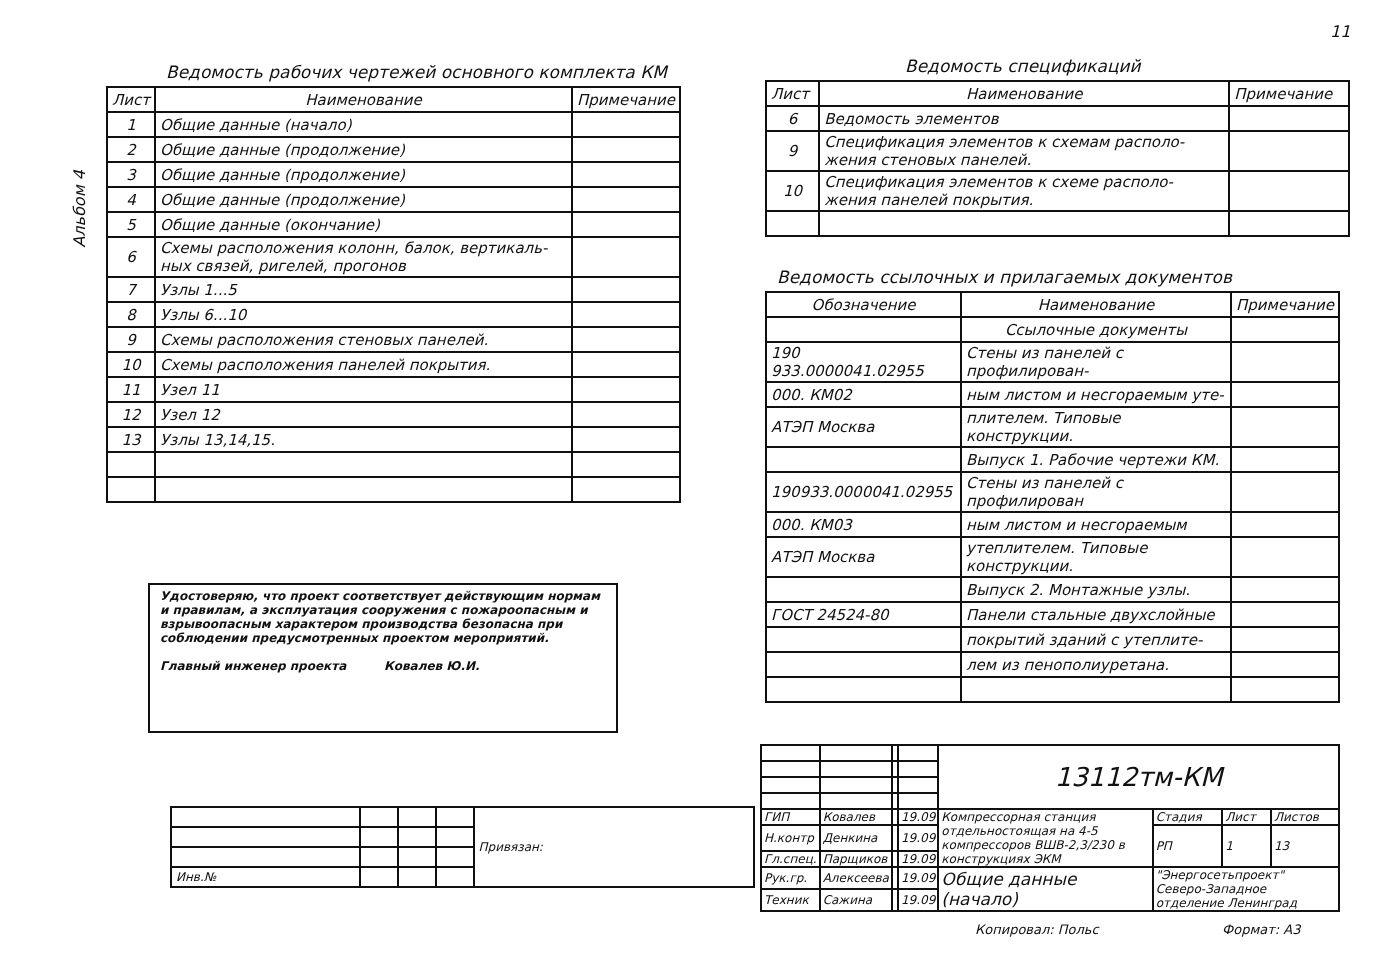11
Альбом 4
Ведомость рабочих чертежей основного комплекта КМ
| Лист | Наименование | Примечание |
| --- | --- | --- |
| 1 | Общие данные (начало) | |
| 2 | Общие данные (продолжение) | |
| 3 | Общие данные (продолжение) | |
| 4 | Общие данные (продолжение) | |
| 5 | Общие данные (окончание) | |
| 6 | Схемы расположения колонн, балок, вертикаль- ных связей, ригелей, прогонов | |
| 7 | Узлы 1...5 | |
| 8 | Узлы 6...10 | |
| 9 | Схемы расположения стеновых панелей. | |
| 10 | Схемы расположения панелей покрытия. | |
| 11 | Узел 11 | |
| 12 | Узел 12 | |
| 13 | Узлы 13,14,15. | |
Ведомость спецификаций
| Лист | Наименование | Примечание |
| --- | --- | --- |
| 6 | Ведомость элементов | |
| 9 | Спецификация элементов к схемам располо- жения стеновых панелей. | |
| 10 | Спецификация элементов к схеме располо- жения панелей покрытия. | |
Ведомость ссылочных и прилагаемых документов
| Обозначение | Наименование | Примечание |
| --- | --- | --- |
| | Ссылочные документы | |
| 190 933.0000041.02955 | Стены из панелей с профилирован- | |
| 000. КМ02 | ным листом и несгораемым уте- | |
| АТЭП Москва | плителем. Типовые конструкции. | |
| | Выпуск 1. Рабочие чертежи КМ. | |
| 190933.0000041.02955 | Стены из панелей с профилирован | |
| 000. КМ03 | ным листом и несгораемым | |
| АТЭП Москва | утеплителем. Типовые конструкции. | |
| | Выпуск 2. Монтажные узлы. | |
| ГОСТ 24524-80 | Панели стальные двухслойные | |
| | покрытий зданий с утеплите- | |
| | лем из пенополиуретана. | |
Удостоверяю, что проект соответствует действующим нормам и правилам, а эксплуатация сооружения с пожароопасным и взрывоопасным характером производства безопасна при соблюдении предусмотренных проектом мероприятий.
Главный инженер проекта Ковалев Ю.И.
| | | | | Привязан: |
| Инв.№ | | | | |
| | | | | 13112тм-КМ | | | |
| ГИП | Ковалев | | 19.09 | Компрессорная станция отдельностоящая на 4-5 компрессоров ВШВ-2,3/230 в конструкциях ЭКМ | Стадия | Лист | Листов |
| Н.контр | Денкина | | 19.09 | | РП | 1 | 13 |
| Гл.спец. | Парщиков | | 19.09 | | | | |
| Рук.гр. | Алексеева | | 19.09 | Общие данные (начало) | "Энергосетьпроект" Северо-Западное отделение Ленинград | | |
| Техник | Сажина | | 19.09 | | | | |
Копировал: Польс Формат: А3